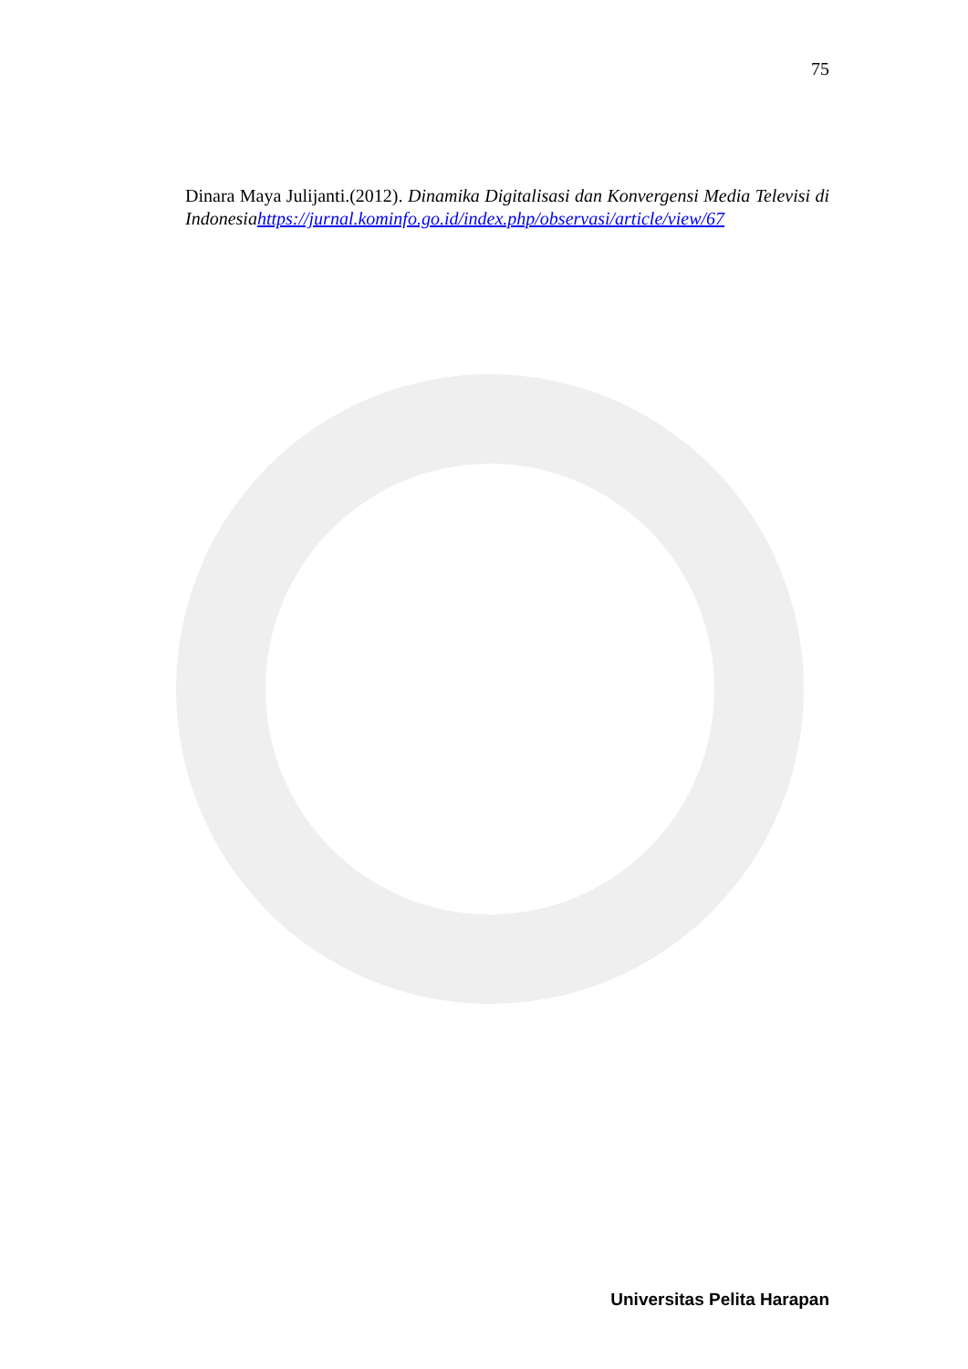75
Dinara Maya Julijanti.(2012). Dinamika Digitalisasi dan Konvergensi Media Televisi di Indonesia https://jurnal.kominfo.go.id/index.php/observasi/article/view/67
Universitas Pelita Harapan